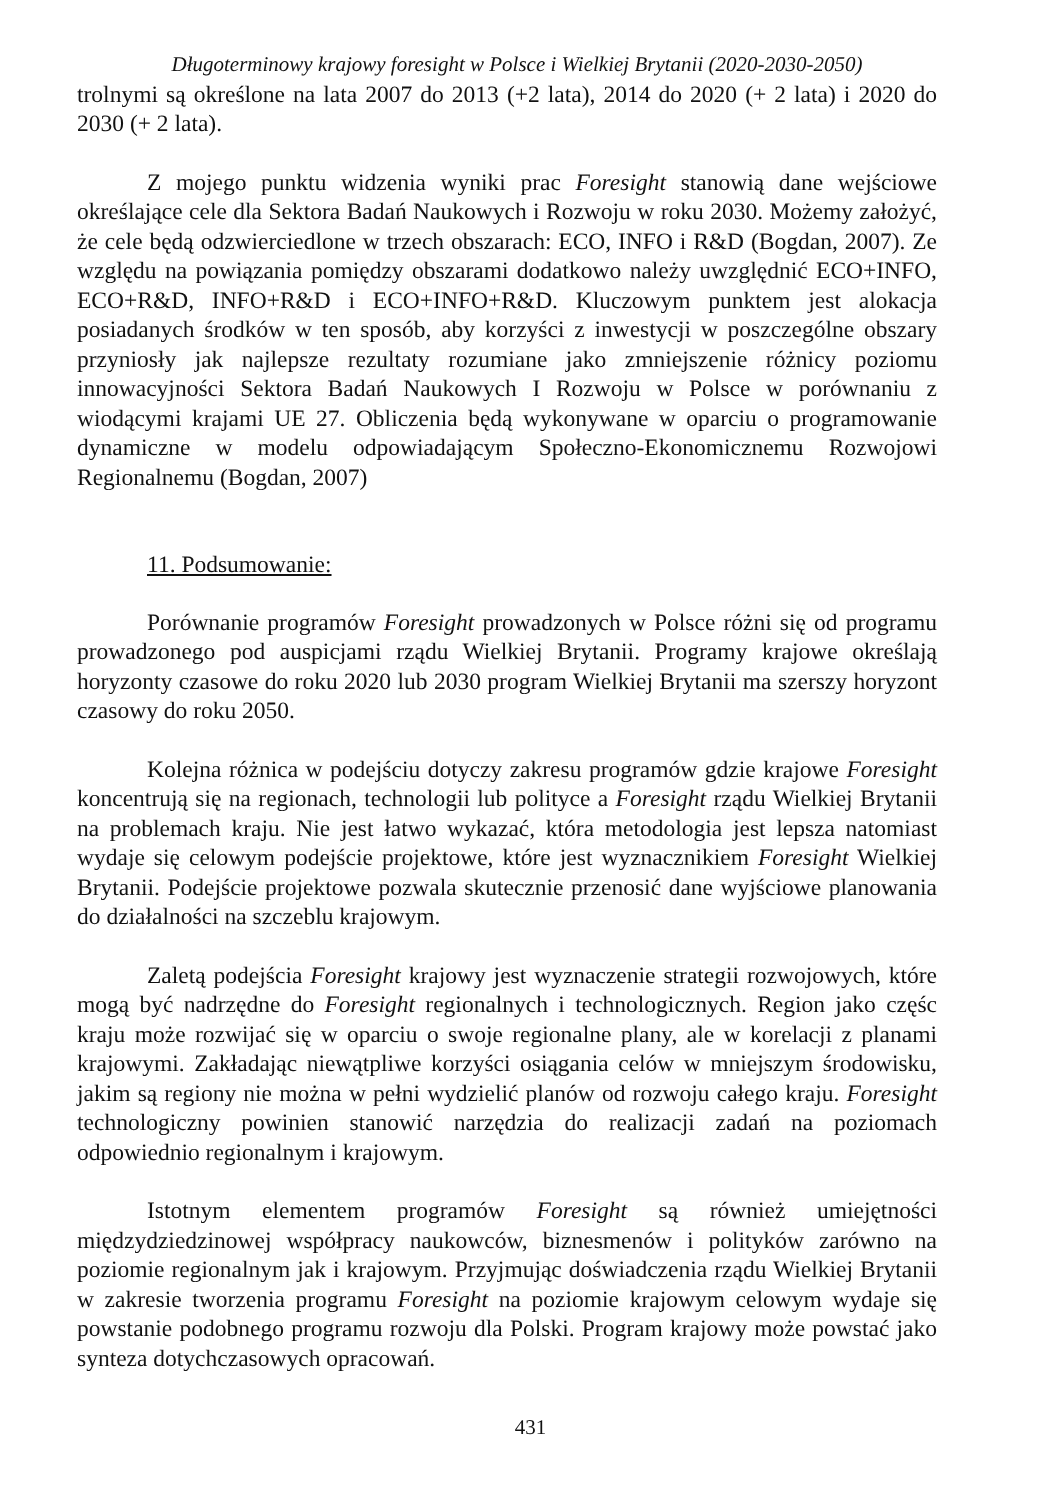Długoterminowy krajowy foresight w Polsce i Wielkiej Brytanii (2020-2030-2050)
trolnymi są określone na lata 2007 do 2013 (+2 lata), 2014 do 2020 (+ 2 lata) i 2020 do 2030 (+ 2 lata).
Z mojego punktu widzenia wyniki prac Foresight stanowią dane wejściowe określające cele dla Sektora Badań Naukowych i Rozwoju w roku 2030. Możemy założyć, że cele będą odzwierciedlone w trzech obszarach: ECO, INFO i R&D (Bogdan, 2007). Ze względu na powiązania pomiędzy obszarami dodatkowo należy uwzględnić ECO+INFO, ECO+R&D, INFO+R&D i ECO+INFO+R&D. Kluczowym punktem jest alokacja posiadanych środków w ten sposób, aby korzyści z inwestycji w poszczególne obszary przyniosły jak najlepsze rezultaty rozumiane jako zmniejszenie różnicy poziomu innowacyjności Sektora Badań Naukowych I Rozwoju w Polsce w porównaniu z wiodącymi krajami UE 27. Obliczenia będą wykonywane w oparciu o programowanie dynamiczne w modelu odpowiadającym Społeczno-Ekonomicznemu Rozwojowi Regionalnemu (Bogdan, 2007)
11. Podsumowanie:
Porównanie programów Foresight prowadzonych w Polsce różni się od programu prowadzonego pod auspicjami rządu Wielkiej Brytanii. Programy krajowe określają horyzonty czasowe do roku 2020 lub 2030 program Wielkiej Brytanii ma szerszy horyzont czasowy do roku 2050.
Kolejna różnica w podejściu dotyczy zakresu programów gdzie krajowe Foresight koncentrują się na regionach, technologii lub polityce a Foresight rządu Wielkiej Brytanii na problemach kraju. Nie jest łatwo wykazać, która metodologia jest lepsza natomiast wydaje się celowym podejście projektowe, które jest wyznacznikiem Foresight Wielkiej Brytanii. Podejście projektowe pozwala skutecznie przenosić dane wyjściowe planowania do działalności na szczeblu krajowym.
Zaletą podejścia Foresight krajowy jest wyznaczenie strategii rozwojowych, które mogą być nadrzędne do Foresight regionalnych i technologicznych. Region jako częśc kraju może rozwijać się w oparciu o swoje regionalne plany, ale w korelacji z planami krajowymi. Zakładając niewątpliwe korzyści osiągania celów w mniejszym środowisku, jakim są regiony nie można w pełni wydzielić planów od rozwoju całego kraju. Foresight technologiczny powinien stanowić narzędzia do realizacji zadań na poziomach odpowiednio regionalnym i krajowym.
Istotnym elementem programów Foresight są również umiejętności międzydziedzinowej współpracy naukowców, biznesmenów i polityków zarówno na poziomie regionalnym jak i krajowym. Przyjmując doświadczenia rządu Wielkiej Brytanii w zakresie tworzenia programu Foresight na poziomie krajowym celowym wydaje się powstanie podobnego programu rozwoju dla Polski. Program krajowy może powstać jako synteza dotychczasowych opracowań.
431